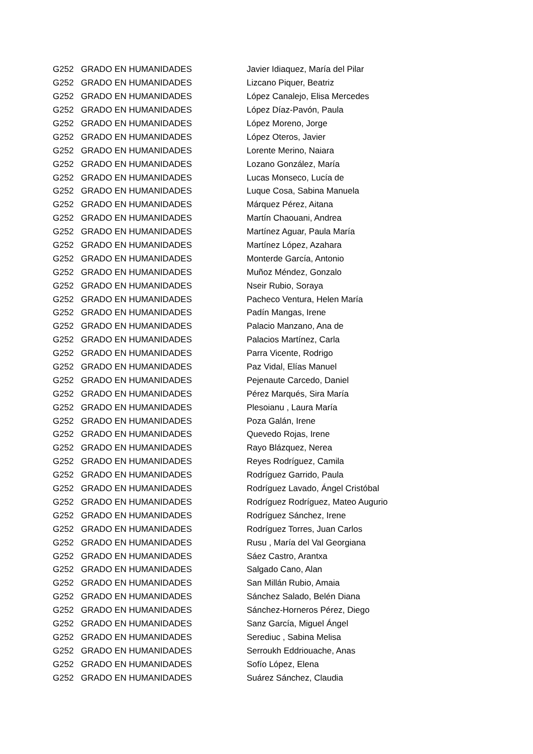| G252 | GRADO EN HUMANIDADES | Javier Idiaquez, María del Pilar |
| G252 | GRADO EN HUMANIDADES | Lizcano Piquer, Beatriz |
| G252 | GRADO EN HUMANIDADES | López Canalejo, Elisa Mercedes |
| G252 | GRADO EN HUMANIDADES | López Díaz-Pavón, Paula |
| G252 | GRADO EN HUMANIDADES | López Moreno, Jorge |
| G252 | GRADO EN HUMANIDADES | López Oteros, Javier |
| G252 | GRADO EN HUMANIDADES | Lorente Merino, Naiara |
| G252 | GRADO EN HUMANIDADES | Lozano González, María |
| G252 | GRADO EN HUMANIDADES | Lucas Monseco, Lucía de |
| G252 | GRADO EN HUMANIDADES | Luque Cosa, Sabina Manuela |
| G252 | GRADO EN HUMANIDADES | Márquez Pérez, Aitana |
| G252 | GRADO EN HUMANIDADES | Martín Chaouani, Andrea |
| G252 | GRADO EN HUMANIDADES | Martínez Aguar, Paula María |
| G252 | GRADO EN HUMANIDADES | Martínez López, Azahara |
| G252 | GRADO EN HUMANIDADES | Monterde García, Antonio |
| G252 | GRADO EN HUMANIDADES | Muñoz Méndez, Gonzalo |
| G252 | GRADO EN HUMANIDADES | Nseir Rubio, Soraya |
| G252 | GRADO EN HUMANIDADES | Pacheco Ventura, Helen María |
| G252 | GRADO EN HUMANIDADES | Padín Mangas, Irene |
| G252 | GRADO EN HUMANIDADES | Palacio Manzano, Ana de |
| G252 | GRADO EN HUMANIDADES | Palacios Martínez, Carla |
| G252 | GRADO EN HUMANIDADES | Parra Vicente, Rodrigo |
| G252 | GRADO EN HUMANIDADES | Paz Vidal, Elías Manuel |
| G252 | GRADO EN HUMANIDADES | Pejenaute Carcedo, Daniel |
| G252 | GRADO EN HUMANIDADES | Pérez Marqués, Sira María |
| G252 | GRADO EN HUMANIDADES | Plesoianu , Laura María |
| G252 | GRADO EN HUMANIDADES | Poza Galán, Irene |
| G252 | GRADO EN HUMANIDADES | Quevedo Rojas, Irene |
| G252 | GRADO EN HUMANIDADES | Rayo Blázquez, Nerea |
| G252 | GRADO EN HUMANIDADES | Reyes Rodríguez, Camila |
| G252 | GRADO EN HUMANIDADES | Rodríguez Garrido, Paula |
| G252 | GRADO EN HUMANIDADES | Rodríguez Lavado, Ángel Cristóbal |
| G252 | GRADO EN HUMANIDADES | Rodríguez Rodríguez, Mateo Augurio |
| G252 | GRADO EN HUMANIDADES | Rodríguez Sánchez, Irene |
| G252 | GRADO EN HUMANIDADES | Rodríguez Torres, Juan Carlos |
| G252 | GRADO EN HUMANIDADES | Rusu , María del Val Georgiana |
| G252 | GRADO EN HUMANIDADES | Sáez Castro, Arantxa |
| G252 | GRADO EN HUMANIDADES | Salgado Cano, Alan |
| G252 | GRADO EN HUMANIDADES | San Millán Rubio, Amaia |
| G252 | GRADO EN HUMANIDADES | Sánchez Salado, Belén Diana |
| G252 | GRADO EN HUMANIDADES | Sánchez-Horneros Pérez, Diego |
| G252 | GRADO EN HUMANIDADES | Sanz García, Miguel Ángel |
| G252 | GRADO EN HUMANIDADES | Serediuc , Sabina Melisa |
| G252 | GRADO EN HUMANIDADES | Serroukh Eddriouache, Anas |
| G252 | GRADO EN HUMANIDADES | Sofío López, Elena |
| G252 | GRADO EN HUMANIDADES | Suárez Sánchez, Claudia |